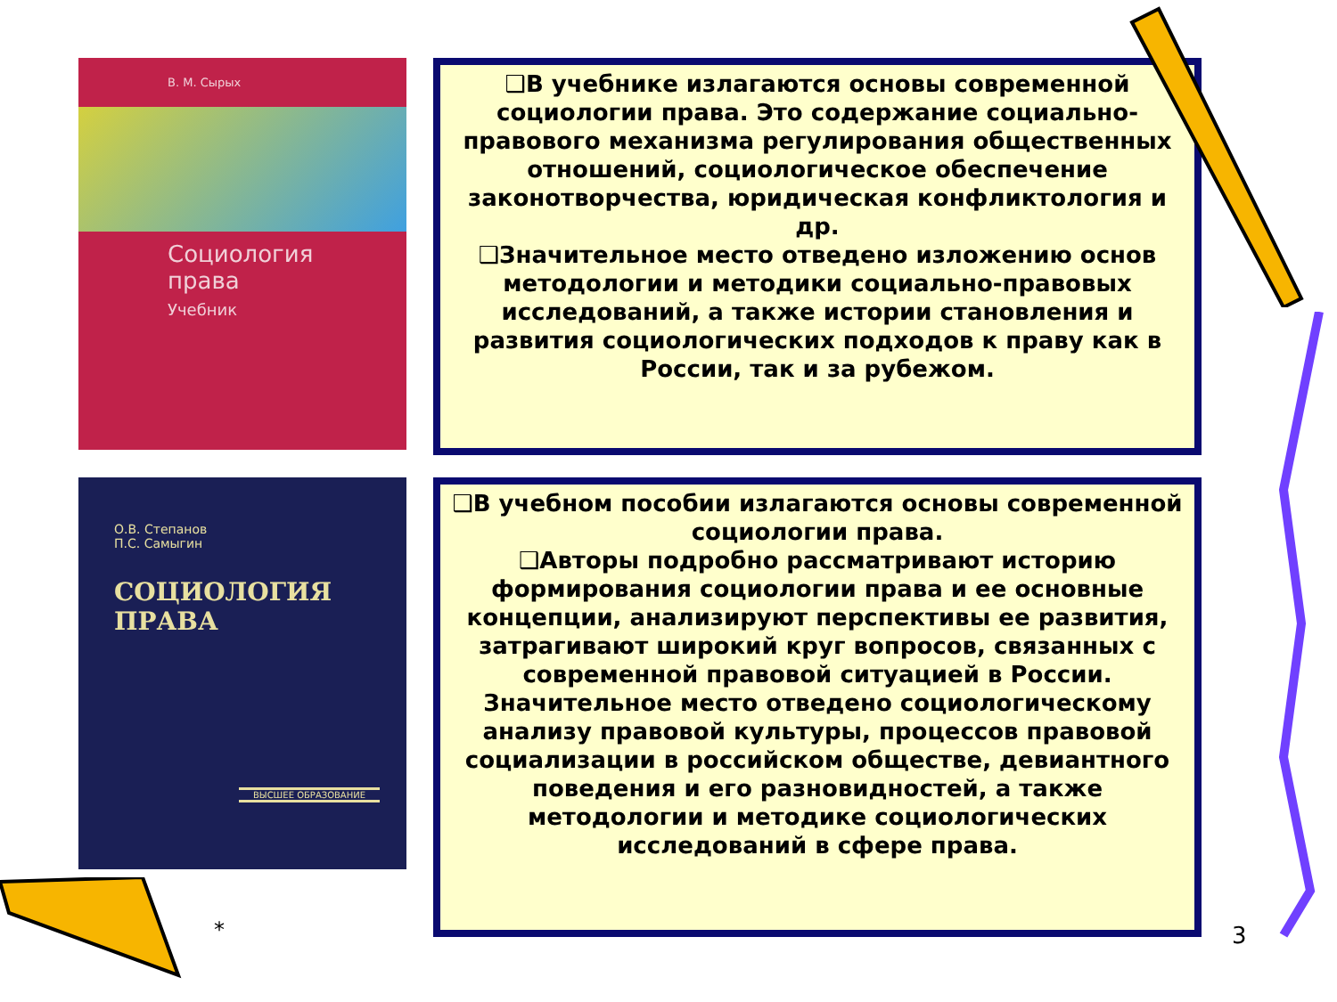В. М. Сырых
Социология
права
Учебник
❑В учебнике излагаются основы современной социологии права. Это содержание социально-правового механизма регулирования общественных отношений, социологическое обеспечение законотворчества, юридическая конфликтология и др.
❑Значительное место отведено изложению основ методологии и методики социально-правовых исследований, а также истории становления и развития социологических подходов к праву как в России, так и за рубежом.
О.В. Степанов
П.С. Самыгин
СОЦИОЛОГИЯ
ПРАВА
ВЫСШЕЕ ОБРАЗОВАНИЕ
❑В учебном пособии излагаются основы современной социологии права.
❑Авторы подробно рассматривают историю формирования социологии права и ее основные концепции, анализируют перспективы ее развития, затрагивают широкий круг вопросов, связанных с современной правовой ситуацией в России. Значительное место отведено социологическому анализу правовой культуры, процессов правовой социализации в российском обществе, девиантного поведения и его разновидностей, а также методологии и методике социологических исследований в сфере права.
* 3